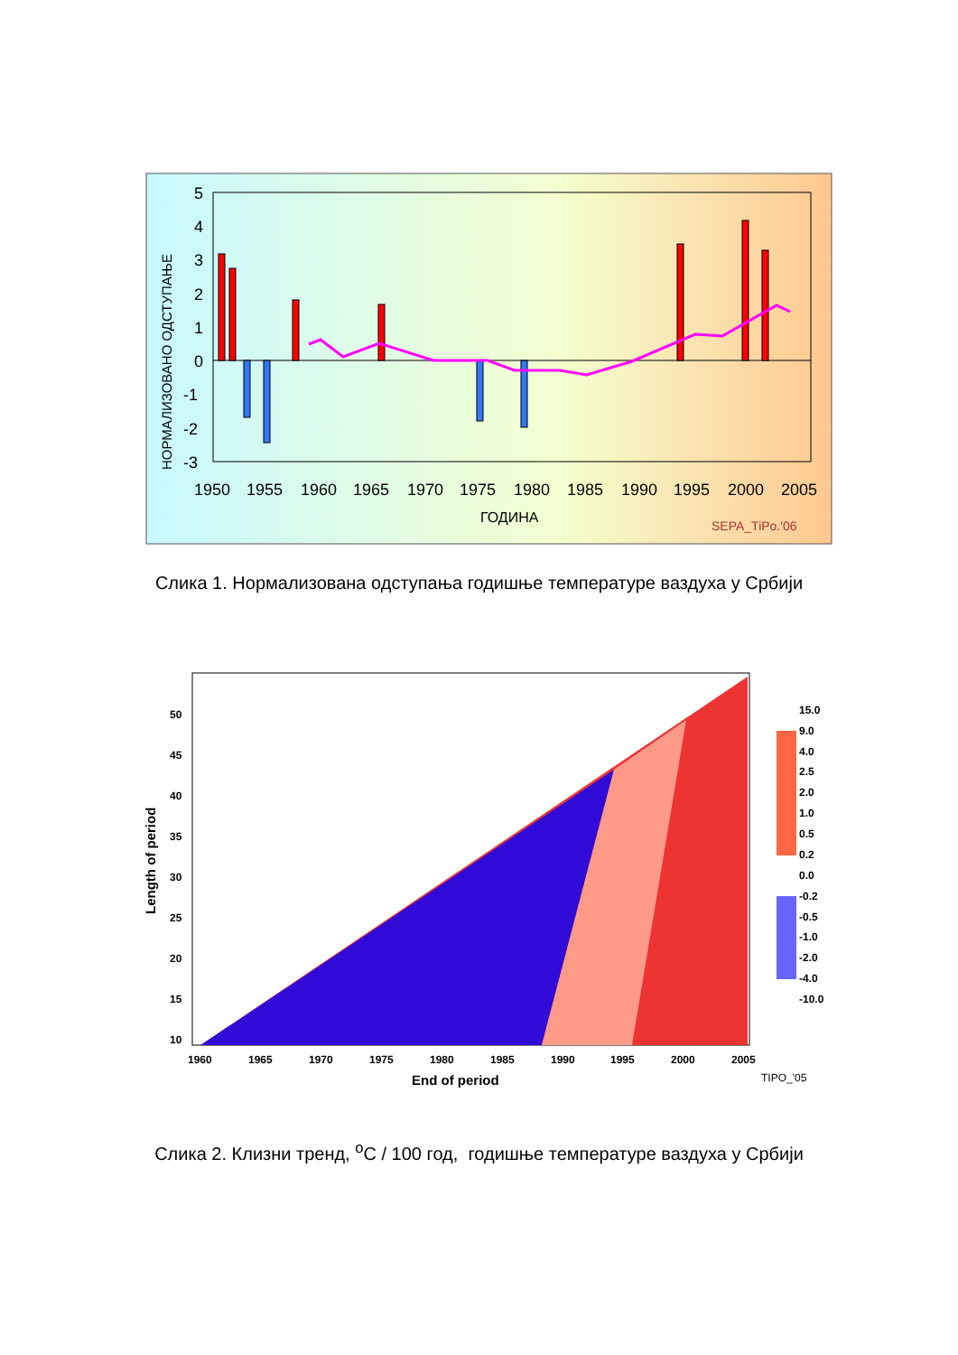5
4
3
2
1
0
-1
-2
-3
1950
1955
1960
1965
1970
1975
1980
1985
1990
1995
2000
2005
ГОДИНА
SEPA_TiPo.'06
НОРМАЛИЗОВАНО ОДСТУПАЊЕ
Слика 1. Нормализована одступања годишње температуре ваздуха у Србији
1960
1965
1970
1975
1980
1985
1990
1995
2000
2005
50
45
40
35
30
25
20
15
10
End of period
Length of period
15.0
9.0
4.0
2.5
2.0
1.0
0.5
0.2
0.0
-0.2
-0.5
-1.0
-2.0
-4.0
-10.0
TIPO_'05
Слика 2. Клизни тренд, <sup>o</sup>C / 100 год, годишње температуре ваздуха у Србији